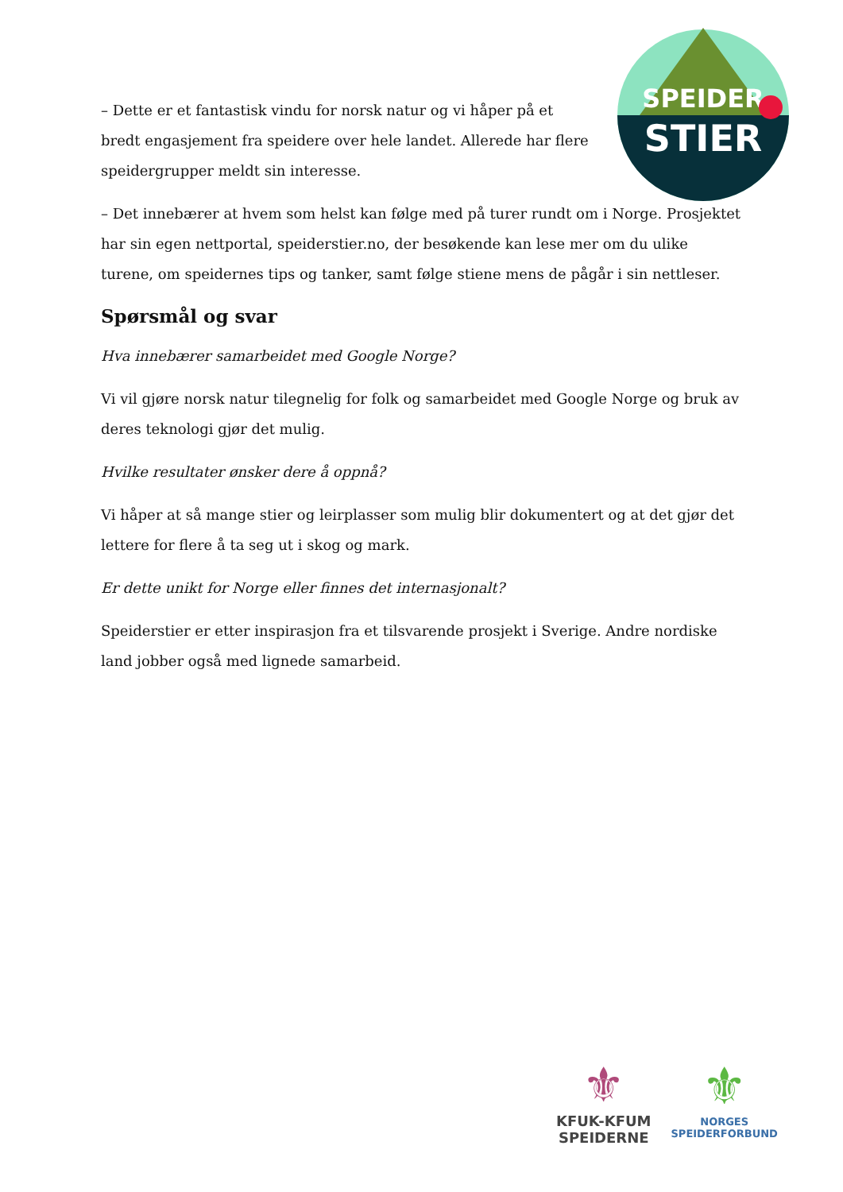SPEIDER
STIER
– Dette er et fantastisk vindu for norsk natur og vi håper på et bredt engasjement fra speidere over hele landet. Allerede har flere speidergrupper meldt sin interesse.
– Det innebærer at hvem som helst kan følge med på turer rundt om i Norge. Prosjektet har sin egen nettportal, speiderstier.no, der besøkende kan lese mer om du ulike turene, om speidernes tips og tanker, samt følge stiene mens de pågår i sin nettleser.
Spørsmål og svar
Hva innebærer samarbeidet med Google Norge?
Vi vil gjøre norsk natur tilegnelig for folk og samarbeidet med Google Norge og bruk av deres teknologi gjør det mulig.
Hvilke resultater ønsker dere å oppnå?
Vi håper at så mange stier og leirplasser som mulig blir dokumentert og at det gjør det lettere for flere å ta seg ut i skog og mark.
Er dette unikt for Norge eller finnes det internasjonalt?
Speiderstier er etter inspirasjon fra et tilsvarende prosjekt i Sverige. Andre nordiske land jobber også med lignede samarbeid.
⚜
KFUK-KFUM
SPEIDERNE
⚜
NORGES
SPEIDERFORBUND